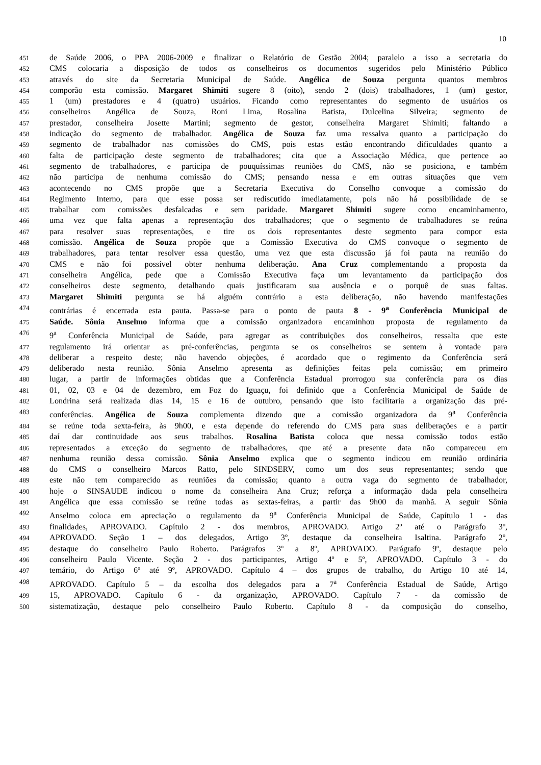10
451 de Saúde 2006, o PPA 2006-2009 e finalizar o Relatório de Gestão 2004; paralelo a isso a secretaria do
452 CMS colocaria a disposição de todos os conselheiros os documentos sugeridos pelo Ministério Público
453 através do site da Secretaria Municipal de Saúde. Angélica de Souza pergunta quantos membros
454 comporão esta comissão. Margaret Shimiti sugere 8 (oito), sendo 2 (dois) trabalhadores, 1 (um) gestor,
455 1 (um) prestadores e 4 (quatro) usuários. Ficando como representantes do segmento de usuários os
456 conselheiros Angélica de Souza, Roni Lima, Rosalina Batista, Dulcelina Silveira; segmento de
457 prestador, conselheira Josette Martini; segmento de gestor, conselheira Margaret Shimiti; faltando a
458 indicação do segmento de trabalhador. Angélica de Souza faz uma ressalva quanto a participação do
459 segmento de trabalhador nas comissões do CMS, pois estas estão encontrando dificuldades quanto a
460 falta de participação deste segmento de trabalhadores; cita que a Associação Médica, que pertence ao
461 segmento de trabalhadores, e participa de pouquíssimas reuniões do CMS, não se posiciona, e também
462 não participa de nenhuma comissão do CMS; pensando nessa e em outras situações que vem
463 acontecendo no CMS propõe que a Secretaria Executiva do Conselho convoque a comissão do
464 Regimento Interno, para que esse possa ser rediscutido imediatamente, pois não há possibilidade de se
465 trabalhar com comissões desfalcadas e sem paridade. Margaret Shimiti sugere como encaminhamento,
466 uma vez que falta apenas a representação dos trabalhadores; que o segmento de trabalhadores se reúna
467 para resolver suas representações, e tire os dois representantes deste segmento para compor esta
468 comissão. Angélica de Souza propõe que a Comissão Executiva do CMS convoque o segmento de
469 trabalhadores, para tentar resolver essa questão, uma vez que esta discussão já foi pauta na reunião do
470 CMS e não foi possível obter nenhuma deliberação. Ana Cruz complementando a proposta da
471 conselheira Angélica, pede que a Comissão Executiva faça um levantamento da participação dos
472 conselheiros deste segmento, detalhando quais justificaram sua ausência e o porquê de suas faltas.
473 Margaret Shimiti pergunta se há alguém contrário a esta deliberação, não havendo manifestações
474 contrárias é encerrada esta pauta. Passa-se para o ponto de pauta 8 - 9<sup>a</sup> Conferência Municipal de
475 Saúde. Sônia Anselmo informa que a comissão organizadora encaminhou proposta de regulamento da
476 9<sup>a</sup> Conferência Municipal de Saúde, para agregar as contribuições dos conselheiros, ressalta que este
477 regulamento irá orientar as pré-conferências, pergunta se os conselheiros se sentem à vontade para
478 deliberar a respeito deste; não havendo objeções, é acordado que o regimento da Conferência será
479 deliberado nesta reunião. Sônia Anselmo apresenta as definições feitas pela comissão; em primeiro
480 lugar, a partir de informações obtidas que a Conferência Estadual prorrogou sua conferência para os dias
481 01, 02, 03 e 04 de dezembro, em Foz do Iguaçu, foi definido que a Conferência Municipal de Saúde de
482 Londrina será realizada dias 14, 15 e 16 de outubro, pensando que isto facilitaria a organização das pré-
483 conferências. Angélica de Souza complementa dizendo que a comissão organizadora da 9<sup>a</sup> Conferência
484 se reúne toda sexta-feira, às 9h00, e esta depende do referendo do CMS para suas deliberações e a partir
485 daí dar continuidade aos seus trabalhos. Rosalina Batista coloca que nessa comissão todos estão
486 representados a exceção do segmento de trabalhadores, que até a presente data não compareceu em
487 nenhuma reunião dessa comissão. Sônia Anselmo explica que o segmento indicou em reunião ordinária
488 do CMS o conselheiro Marcos Ratto, pelo SINDSERV, como um dos seus representantes; sendo que
489 este não tem comparecido as reuniões da comissão; quanto a outra vaga do segmento de trabalhador,
490 hoje o SINSAUDE indicou o nome da conselheira Ana Cruz; reforça a informação dada pela conselheira
491 Angélica que essa comissão se reúne todas as sextas-feiras, a partir das 9h00 da manhã. A seguir Sônia
492 Anselmo coloca em apreciação o regulamento da 9<sup>a</sup> Conferência Municipal de Saúde, Capítulo 1 - das
493 finalidades, APROVADO. Capítulo 2 - dos membros, APROVADO. Artigo 2º até o Parágrafo 3º,
494 APROVADO. Seção 1 – dos delegados, Artigo 3º, destaque da conselheira Isaltina. Parágrafo 2º,
495 destaque do conselheiro Paulo Roberto. Parágrafos 3º a 8º, APROVADO. Parágrafo 9º, destaque pelo
496 conselheiro Paulo Vicente. Seção 2 - dos participantes, Artigo 4º e 5º, APROVADO. Capítulo 3 - do
497 temário, do Artigo 6º até 9º, APROVADO. Capítulo 4 – dos grupos de trabalho, do Artigo 10 até 14,
498 APROVADO. Capítulo 5 – da escolha dos delegados para a 7<sup>a</sup> Conferência Estadual de Saúde, Artigo
499 15, APROVADO. Capítulo 6 - da organização, APROVADO. Capítulo 7 - da comissão de
500 sistematização, destaque pelo conselheiro Paulo Roberto. Capítulo 8 - da composição do conselho,